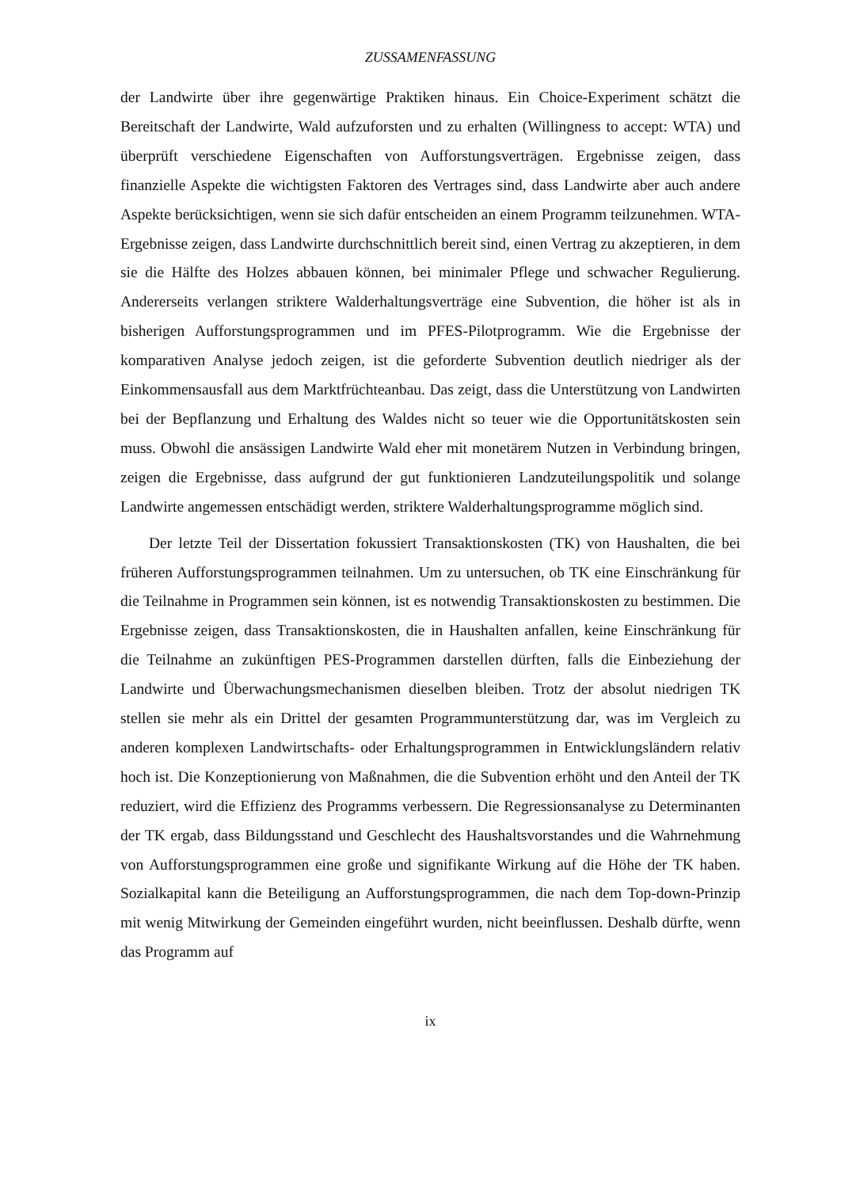ZUSSAMENFASSUNG
der Landwirte über ihre gegenwärtige Praktiken hinaus. Ein Choice-Experiment schätzt die Bereitschaft der Landwirte, Wald aufzuforsten und zu erhalten (Willingness to accept: WTA) und überprüft verschiedene Eigenschaften von Aufforstungsverträgen. Ergebnisse zeigen, dass finanzielle Aspekte die wichtigsten Faktoren des Vertrages sind, dass Landwirte aber auch andere Aspekte berücksichtigen, wenn sie sich dafür entscheiden an einem Programm teilzunehmen. WTA-Ergebnisse zeigen, dass Landwirte durchschnittlich bereit sind, einen Vertrag zu akzeptieren, in dem sie die Hälfte des Holzes abbauen können, bei minimaler Pflege und schwacher Regulierung. Andererseits verlangen striktere Walderhaltungsverträge eine Subvention, die höher ist als in bisherigen Aufforstungsprogrammen und im PFES-Pilotprogramm. Wie die Ergebnisse der komparativen Analyse jedoch zeigen, ist die geforderte Subvention deutlich niedriger als der Einkommensausfall aus dem Marktfrüchteanbau. Das zeigt, dass die Unterstützung von Landwirten bei der Bepflanzung und Erhaltung des Waldes nicht so teuer wie die Opportunitätskosten sein muss. Obwohl die ansässigen Landwirte Wald eher mit monetärem Nutzen in Verbindung bringen, zeigen die Ergebnisse, dass aufgrund der gut funktionieren Landzuteilungspolitik und solange Landwirte angemessen entschädigt werden, striktere Walderhaltungsprogramme möglich sind.
Der letzte Teil der Dissertation fokussiert Transaktionskosten (TK) von Haushalten, die bei früheren Aufforstungsprogrammen teilnahmen. Um zu untersuchen, ob TK eine Einschränkung für die Teilnahme in Programmen sein können, ist es notwendig Transaktionskosten zu bestimmen. Die Ergebnisse zeigen, dass Transaktionskosten, die in Haushalten anfallen, keine Einschränkung für die Teilnahme an zukünftigen PES-Programmen darstellen dürften, falls die Einbeziehung der Landwirte und Überwachungsmechanismen dieselben bleiben. Trotz der absolut niedrigen TK stellen sie mehr als ein Drittel der gesamten Programmunterstützung dar, was im Vergleich zu anderen komplexen Landwirtschafts- oder Erhaltungsprogrammen in Entwicklungsländern relativ hoch ist. Die Konzeptionierung von Maßnahmen, die die Subvention erhöht und den Anteil der TK reduziert, wird die Effizienz des Programms verbessern. Die Regressionsanalyse zu Determinanten der TK ergab, dass Bildungsstand und Geschlecht des Haushaltsvorstandes und die Wahrnehmung von Aufforstungsprogrammen eine große und signifikante Wirkung auf die Höhe der TK haben. Sozialkapital kann die Beteiligung an Aufforstungsprogrammen, die nach dem Top-down-Prinzip mit wenig Mitwirkung der Gemeinden eingeführt wurden, nicht beeinflussen. Deshalb dürfte, wenn das Programm auf
ix